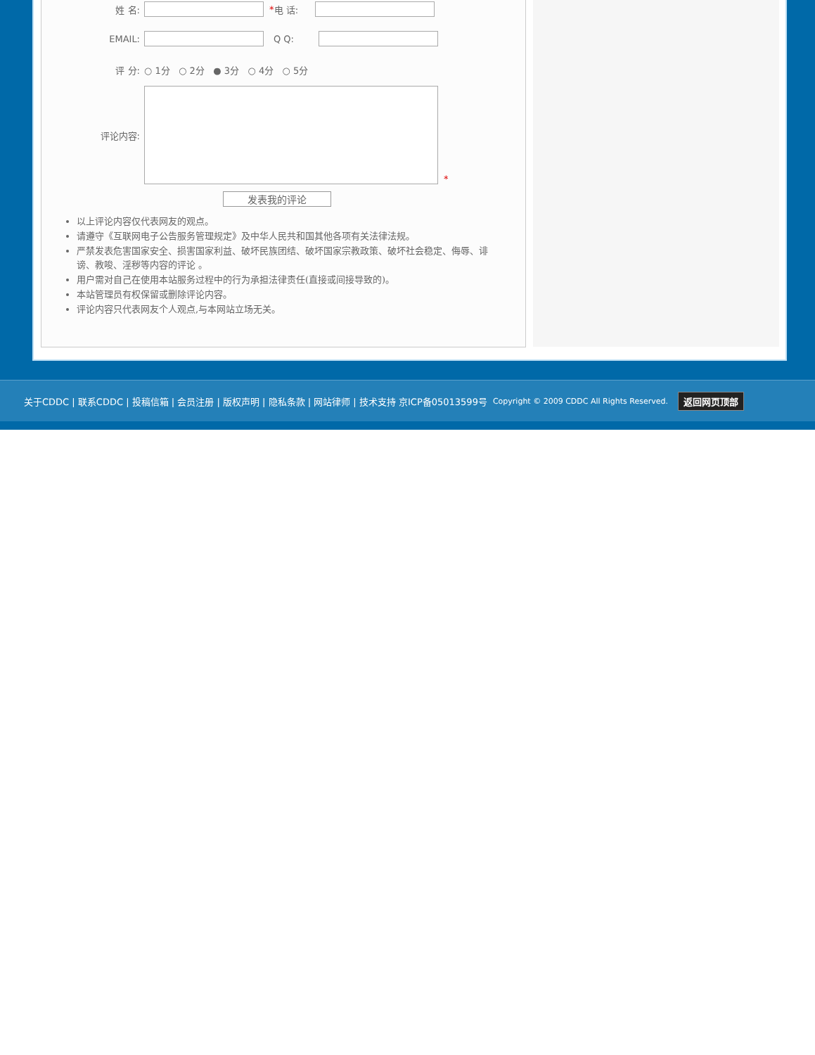姓 名: * 电 话:
EMAIL: Q Q:
评 分: ○ 1分 ○ 2分 ● 3分 ○ 4分 ○ 5分
评论内容: *
发表我的评论
以上评论内容仅代表网友的观点。
请遵守《互联网电子公告服务管理规定》及中华人民共和国其他各项有关法律法规。
严禁发表危害国家安全、损害国家利益、破坏民族团结、破坏国家宗教政策、破坏社会稳定、侮辱、诽谤、教唆、淫秽等内容的评论 。
用户需对自己在使用本站服务过程中的行为承担法律责任(直接或间接导致的)。
本站管理员有权保留或删除评论内容。
评论内容只代表网友个人观点,与本网站立场无关。
关于CDDC | 联系CDDC | 投稿信箱 | 会员注册 | 版权声明 | 隐私条款 | 网站律师 | 技术支持 京ICP备05013599号 Copyright © 2009 CDDC All Rights Reserved. 返回网页顶部